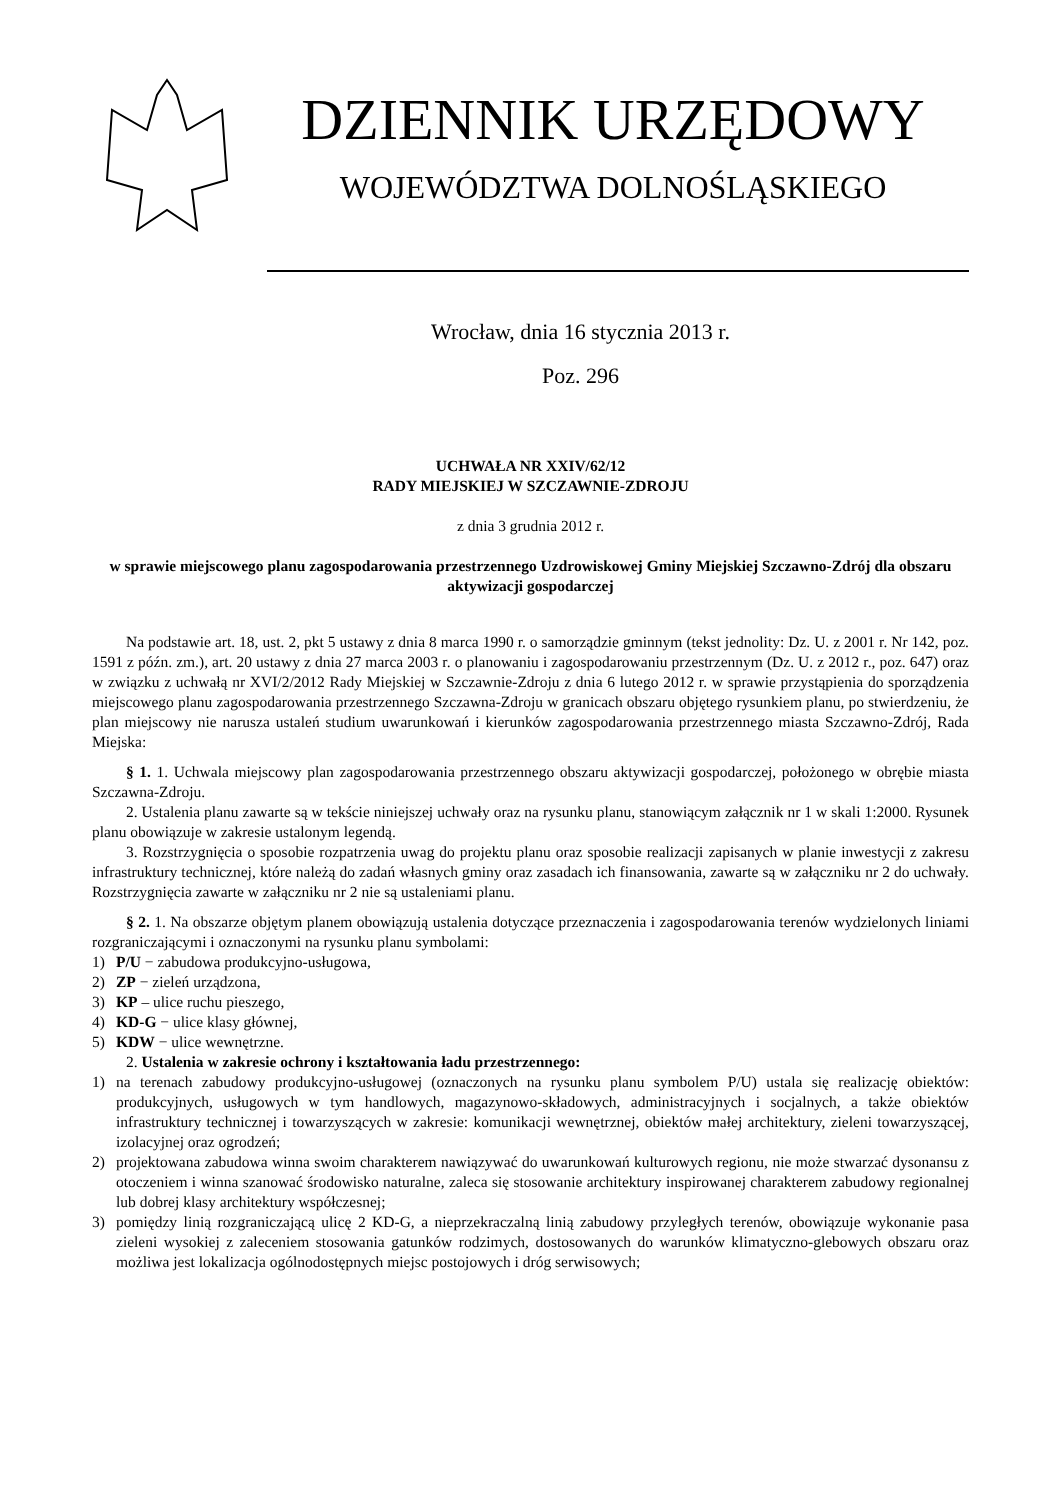DZIENNIK URZĘDOWY
WOJEWÓDZTWA DOLNOŚLĄSKIEGO
Wrocław, dnia 16 stycznia 2013 r.
Poz. 296
UCHWAŁA NR XXIV/62/12
RADY MIEJSKIEJ W SZCZAWNIE-ZDROJU
z dnia 3 grudnia 2012 r.
w sprawie miejscowego planu zagospodarowania przestrzennego Uzdrowiskowej Gminy Miejskiej Szczawno-Zdrój dla obszaru aktywizacji gospodarczej
Na podstawie art. 18, ust. 2, pkt 5 ustawy z dnia 8 marca 1990 r. o samorządzie gminnym (tekst jednolity: Dz. U. z 2001 r. Nr 142, poz. 1591 z późn. zm.), art. 20 ustawy z dnia 27 marca 2003 r. o planowaniu i zagospodarowaniu przestrzennym (Dz. U. z 2012 r., poz. 647) oraz w związku z uchwałą nr XVI/2/2012 Rady Miejskiej w Szczawnie-Zdroju z dnia 6 lutego 2012 r. w sprawie przystąpienia do sporządzenia miejscowego planu zagospodarowania przestrzennego Szczawna-Zdroju w granicach obszaru objętego rysunkiem planu, po stwierdzeniu, że plan miejscowy nie narusza ustaleń studium uwarunkowań i kierunków zagospodarowania przestrzennego miasta Szczawno-Zdrój, Rada Miejska:
§ 1. 1. Uchwala miejscowy plan zagospodarowania przestrzennego obszaru aktywizacji gospodarczej, położonego w obrębie miasta Szczawna-Zdroju.
2. Ustalenia planu zawarte są w tekście niniejszej uchwały oraz na rysunku planu, stanowiącym załącznik nr 1 w skali 1:2000. Rysunek planu obowiązuje w zakresie ustalonym legendą.
3. Rozstrzygnięcia o sposobie rozpatrzenia uwag do projektu planu oraz sposobie realizacji zapisanych w planie inwestycji z zakresu infrastruktury technicznej, które należą do zadań własnych gminy oraz zasadach ich finansowania, zawarte są w załączniku nr 2 do uchwały. Rozstrzygnięcia zawarte w załączniku nr 2 nie są ustaleniami planu.
§ 2. 1. Na obszarze objętym planem obowiązują ustalenia dotyczące przeznaczenia i zagospodarowania terenów wydzielonych liniami rozgraniczającymi i oznaczonymi na rysunku planu symbolami:
1) P/U − zabudowa produkcyjno-usługowa,
2) ZP − zieleń urządzona,
3) KP – ulice ruchu pieszego,
4) KD-G − ulice klasy głównej,
5) KDW − ulice wewnętrzne.
2. Ustalenia w zakresie ochrony i kształtowania ładu przestrzennego:
1) na terenach zabudowy produkcyjno-usługowej (oznaczonych na rysunku planu symbolem P/U) ustala się realizację obiektów: produkcyjnych, usługowych w tym handlowych, magazynowo-składowych, administracyjnych i socjalnych, a także obiektów infrastruktury technicznej i towarzyszących w zakresie: komunikacji wewnętrznej, obiektów małej architektury, zieleni towarzyszącej, izolacyjnej oraz ogrodzeń;
2) projektowana zabudowa winna swoim charakterem nawiązywać do uwarunkowań kulturowych regionu, nie może stwarzać dysonansu z otoczeniem i winna szanować środowisko naturalne, zaleca się stosowanie architektury inspirowanej charakterem zabudowy regionalnej lub dobrej klasy architektury współczesnej;
3) pomiędzy linią rozgraniczającą ulicę 2 KD-G, a nieprzekraczalną linią zabudowy przyległych terenów, obowiązuje wykonanie pasa zieleni wysokiej z zaleceniem stosowania gatunków rodzimych, dostosowanych do warunków klimatyczno-glebowych obszaru oraz możliwa jest lokalizacja ogólnodostępnych miejsc postojowych i dróg serwisowych;